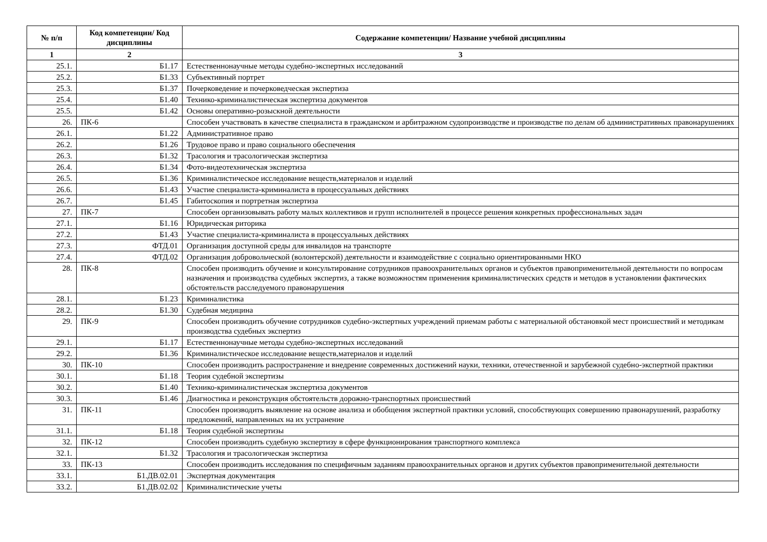| № п/п | Код компетенции/ Код дисциплины | Содержание компетенции/ Название учебной дисциплины |
| --- | --- | --- |
| 1 | 2 | 3 |
| 25.1. | Б1.17 | Естественнонаучные методы судебно-экспертных исследований |
| 25.2. | Б1.33 | Субъективный портрет |
| 25.3. | Б1.37 | Почерковедение и почерковедческая экспертиза |
| 25.4. | Б1.40 | Технико-криминалистическая экспертиза документов |
| 25.5. | Б1.42 | Основы оперативно-розыскной деятельности |
| 26. | ПК-6 | Способен участвовать в качестве специалиста в гражданском и арбитражном судопроизводстве и производстве по делам об административных правонарушениях |
| 26.1. | Б1.22 | Административное право |
| 26.2. | Б1.26 | Трудовое право и право социального обеспечения |
| 26.3. | Б1.32 | Трасология и трасологическая экспертиза |
| 26.4. | Б1.34 | Фото-видеотехническая экспертиза |
| 26.5. | Б1.36 | Криминалистическое исследование веществ,материалов и изделий |
| 26.6. | Б1.43 | Участие специалиста-криминалиста в процессуальных действиях |
| 26.7. | Б1.45 | Габитоскопия и портретная экспертиза |
| 27. | ПК-7 | Способен организовывать работу малых коллективов и групп исполнителей в процессе решения конкретных профессиональных задач |
| 27.1. | Б1.16 | Юридическая риторика |
| 27.2. | Б1.43 | Участие специалиста-криминалиста в процессуальных действиях |
| 27.3. | ФТД.01 | Организация доступной среды для инвалидов на транспорте |
| 27.4. | ФТД.02 | Организация добровольческой (волонтерской) деятельности и взаимодействие с социально ориентированными НКО |
| 28. | ПК-8 | Способен производить обучение и консультирование сотрудников правоохранительных органов и субъектов правоприменительной деятельности по вопросам назначения и производства судебных экспертиз, а также возможностям применения криминалистических средств и методов в установлении фактических обстоятельств расследуемого правонарушения |
| 28.1. | Б1.23 | Криминалистика |
| 28.2. | Б1.30 | Судебная медицина |
| 29. | ПК-9 | Способен производить обучение сотрудников судебно-экспертных учреждений приемам работы с материальной обстановкой мест происшествий и методикам производства судебных экспертиз |
| 29.1. | Б1.17 | Естественнонаучные методы судебно-экспертных исследований |
| 29.2. | Б1.36 | Криминалистическое исследование веществ,материалов и изделий |
| 30. | ПК-10 | Способен производить распространение и внедрение современных достижений науки, техники, отечественной и зарубежной судебно-экспертной практики |
| 30.1. | Б1.18 | Теория судебной экспертизы |
| 30.2. | Б1.40 | Технико-криминалистическая экспертиза документов |
| 30.3. | Б1.46 | Диагностика и реконструкция обстоятельств дорожно-транспортных происшествий |
| 31. | ПК-11 | Способен производить выявление на основе анализа и обобщения экспертной практики условий, способствующих совершению правонарушений, разработку предложений, направленных на их устранение |
| 31.1. | Б1.18 | Теория судебной экспертизы |
| 32. | ПК-12 | Способен производить судебную экспертизу в сфере функционирования транспортного комплекса |
| 32.1. | Б1.32 | Трасология и трасологическая экспертиза |
| 33. | ПК-13 | Способен производить исследования по специфичным заданиям правоохранительных органов и других субъектов правоприменительной деятельности |
| 33.1. | Б1.ДВ.02.01 | Экспертная документация |
| 33.2. | Б1.ДВ.02.02 | Криминалистические учеты |